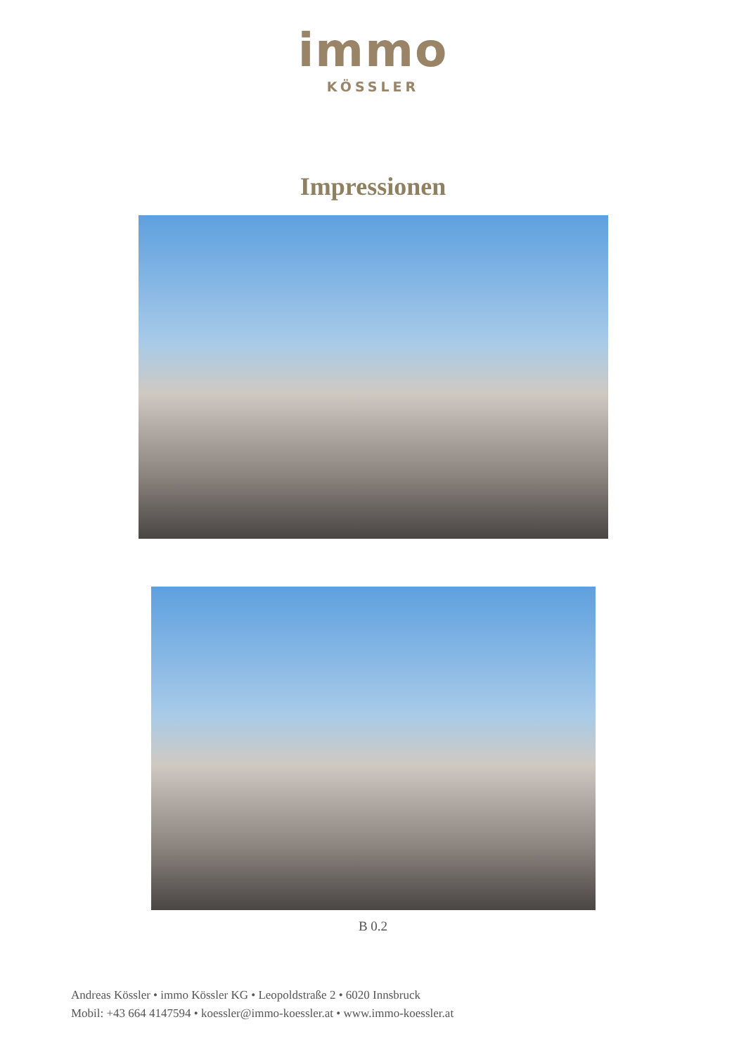immo
KÖSSLER
Impressionen
B 0.2
Andreas Kössler • immo Kössler KG • Leopoldstraße 2 • 6020 Innsbruck
Mobil: +43 664 4147594 • koessler@immo-koessler.at • www.immo-koessler.at